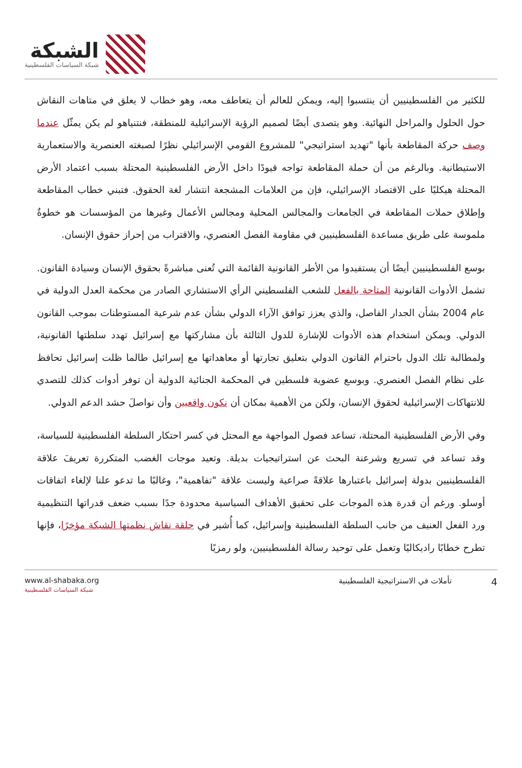الشبكة
شبكة السياسات الفلسطينية
للكثير من الفلسطينيين أن ينتسبوا إليه، ويمكن للعالم أن يتعاطف معه، وهو خطاب لا يعلق في متاهات النقاش حول الحلول والمراحل النهائية. وهو يتصدى أيضًا لصميم الرؤية الإسرائيلية للمنطقة، فنتنياهو لم يكن يمثّل عندما وصف حركة المقاطعة بأنها "تهديد استراتيجي" للمشروع القومي الإسرائيلي نظرًا لصبغته العنصرية والاستعمارية الاستيطانية. وبالرغم من أن حملة المقاطعة تواجه قيودًا داخل الأرض الفلسطينية المحتلة بسبب اعتماد الأرض المحتلة هيكليًا على الاقتصاد الإسرائيلي، فإن من العلامات المشجعة انتشار لغة الحقوق. فتبني خطاب المقاطعة وإطلاق حملات المقاطعة في الجامعات والمجالس المحلية ومجالس الأعمال وغيرها من المؤسسات هو خطوةٌ ملموسة على طريق مساعدة الفلسطينيين في مقاومة الفصل العنصري، والاقتراب من إحراز حقوق الإنسان.
بوسع الفلسطينيين أيضًا أن يستفيدوا من الأطر القانونية القائمة التي تُعنى مباشرةً بحقوق الإنسان وسيادة القانون. تشمل الأدوات القانونية المتاحة بالفعل للشعب الفلسطيني الرأي الاستشاري الصادر من محكمة العدل الدولية في عام 2004 بشأن الجدار الفاصل، والذي يعزز توافق الآراء الدولي بشأن عدم شرعية المستوطنات بموجب القانون الدولي. ويمكن استخدام هذه الأدوات للإشارة للدول الثالثة بأن مشاركتها مع إسرائيل تهدد سلطتها القانونية، ولمطالبة تلك الدول باحترام القانون الدولي بتعليق تجارتها أو معاهداتها مع إسرائيل طالما ظلت إسرائيل تحافظ على نظام الفصل العنصري. وبوسع عضوية فلسطين في المحكمة الجنائية الدولية أن توفر أدوات كذلك للتصدي للانتهاكات الإسرائيلية لحقوق الإنسان، ولكن من الأهمية بمكان أن نكون واقعيين وأن نواصلَ حشد الدعم الدولي.
وفي الأرض الفلسطينية المحتلة، تساعد فصول المواجهة مع المحتل في كسر احتكار السلطة الفلسطينية للسياسة، وقد تساعد في تسريع وشرعنة البحث عن استراتيجيات بديلة. وتعيد موجات الغضب المتكررة تعريفَ علاقة الفلسطينيين بدولة إسرائيل باعتبارها علاقةً صراعية وليست علاقة "تفاهمية"، وغالبًا ما تدعو علنا لإلغاء اتفاقات أوسلو. ورغم أن قدرة هذه الموجات على تحقيق الأهداف السياسية محدودة جدًا بسبب ضعف قدراتها التنظيمية ورد الفعل العنيف من جانب السلطة الفلسطينية وإسرائيل، كما أُشير في حلقة نقاش نظمتها الشبكة مؤخرًا، فإنها تطرح خطابًا راديكاليًا وتعمل على توحيد رسالة الفلسطينيين، ولو رمزيًا
www.al-shabaka.org
شبكة السياسات الفلسطينية
4 تأملات في الاستراتيجية الفلسطينية